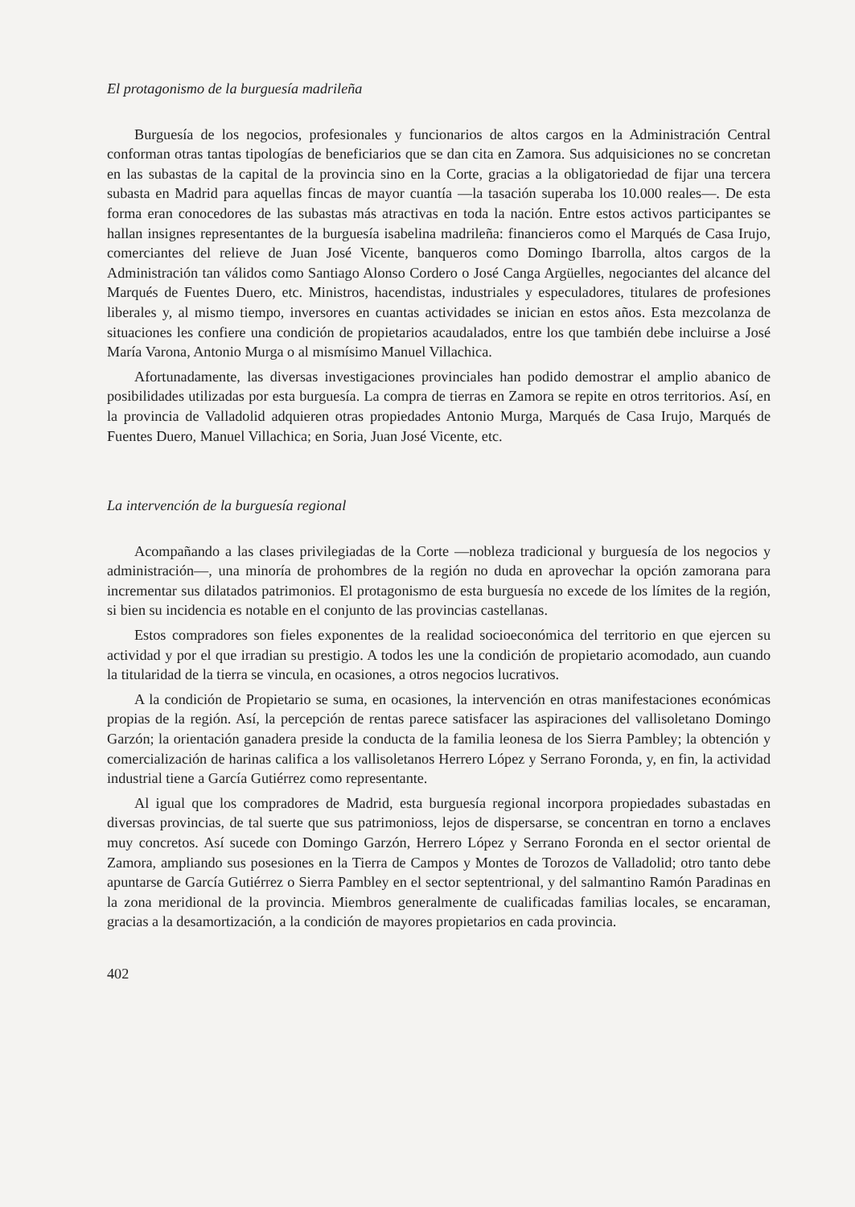El protagonismo de la burguesía madrileña
Burguesía de los negocios, profesionales y funcionarios de altos cargos en la Administración Central conforman otras tantas tipologías de beneficiarios que se dan cita en Zamora. Sus adquisiciones no se concretan en las subastas de la capital de la provincia sino en la Corte, gracias a la obligatoriedad de fijar una tercera subasta en Madrid para aquellas fincas de mayor cuantía —la tasación superaba los 10.000 reales—. De esta forma eran conocedores de las subastas más atractivas en toda la nación. Entre estos activos participantes se hallan insignes representantes de la burguesía isabelina madrileña: financieros como el Marqués de Casa Irujo, comerciantes del relieve de Juan José Vicente, banqueros como Domingo Ibarrolla, altos cargos de la Administración tan válidos como Santiago Alonso Cordero o José Canga Argüelles, negociantes del alcance del Marqués de Fuentes Duero, etc. Ministros, hacendistas, industriales y especuladores, titulares de profesiones liberales y, al mismo tiempo, inversores en cuantas actividades se inician en estos años. Esta mezcolanza de situaciones les confiere una condición de propietarios acaudalados, entre los que también debe incluirse a José María Varona, Antonio Murga o al mismísimo Manuel Villachica.
Afortunadamente, las diversas investigaciones provinciales han podido demostrar el amplio abanico de posibilidades utilizadas por esta burguesía. La compra de tierras en Zamora se repite en otros territorios. Así, en la provincia de Valladolid adquieren otras propiedades Antonio Murga, Marqués de Casa Irujo, Marqués de Fuentes Duero, Manuel Villachica; en Soria, Juan José Vicente, etc.
La intervención de la burguesía regional
Acompañando a las clases privilegiadas de la Corte —nobleza tradicional y burguesía de los negocios y administración—, una minoría de prohombres de la región no duda en aprovechar la opción zamorana para incrementar sus dilatados patrimonios. El protagonismo de esta burguesía no excede de los límites de la región, si bien su incidencia es notable en el conjunto de las provincias castellanas.
Estos compradores son fieles exponentes de la realidad socioeconómica del territorio en que ejercen su actividad y por el que irradian su prestigio. A todos les une la condición de propietario acomodado, aun cuando la titularidad de la tierra se vincula, en ocasiones, a otros negocios lucrativos.
A la condición de Propietario se suma, en ocasiones, la intervención en otras manifestaciones económicas propias de la región. Así, la percepción de rentas parece satisfacer las aspiraciones del vallisoletano Domingo Garzón; la orientación ganadera preside la conducta de la familia leonesa de los Sierra Pambley; la obtención y comercialización de harinas califica a los vallisoletanos Herrero López y Serrano Foronda, y, en fin, la actividad industrial tiene a García Gutiérrez como representante.
Al igual que los compradores de Madrid, esta burguesía regional incorpora propiedades subastadas en diversas provincias, de tal suerte que sus patrimonioss, lejos de dispersarse, se concentran en torno a enclaves muy concretos. Así sucede con Domingo Garzón, Herrero López y Serrano Foronda en el sector oriental de Zamora, ampliando sus posesiones en la Tierra de Campos y Montes de Torozos de Valladolid; otro tanto debe apuntarse de García Gutiérrez o Sierra Pambley en el sector septentrional, y del salmantino Ramón Paradinas en la zona meridional de la provincia. Miembros generalmente de cualificadas familias locales, se encaraman, gracias a la desamortización, a la condición de mayores propietarios en cada provincia.
402